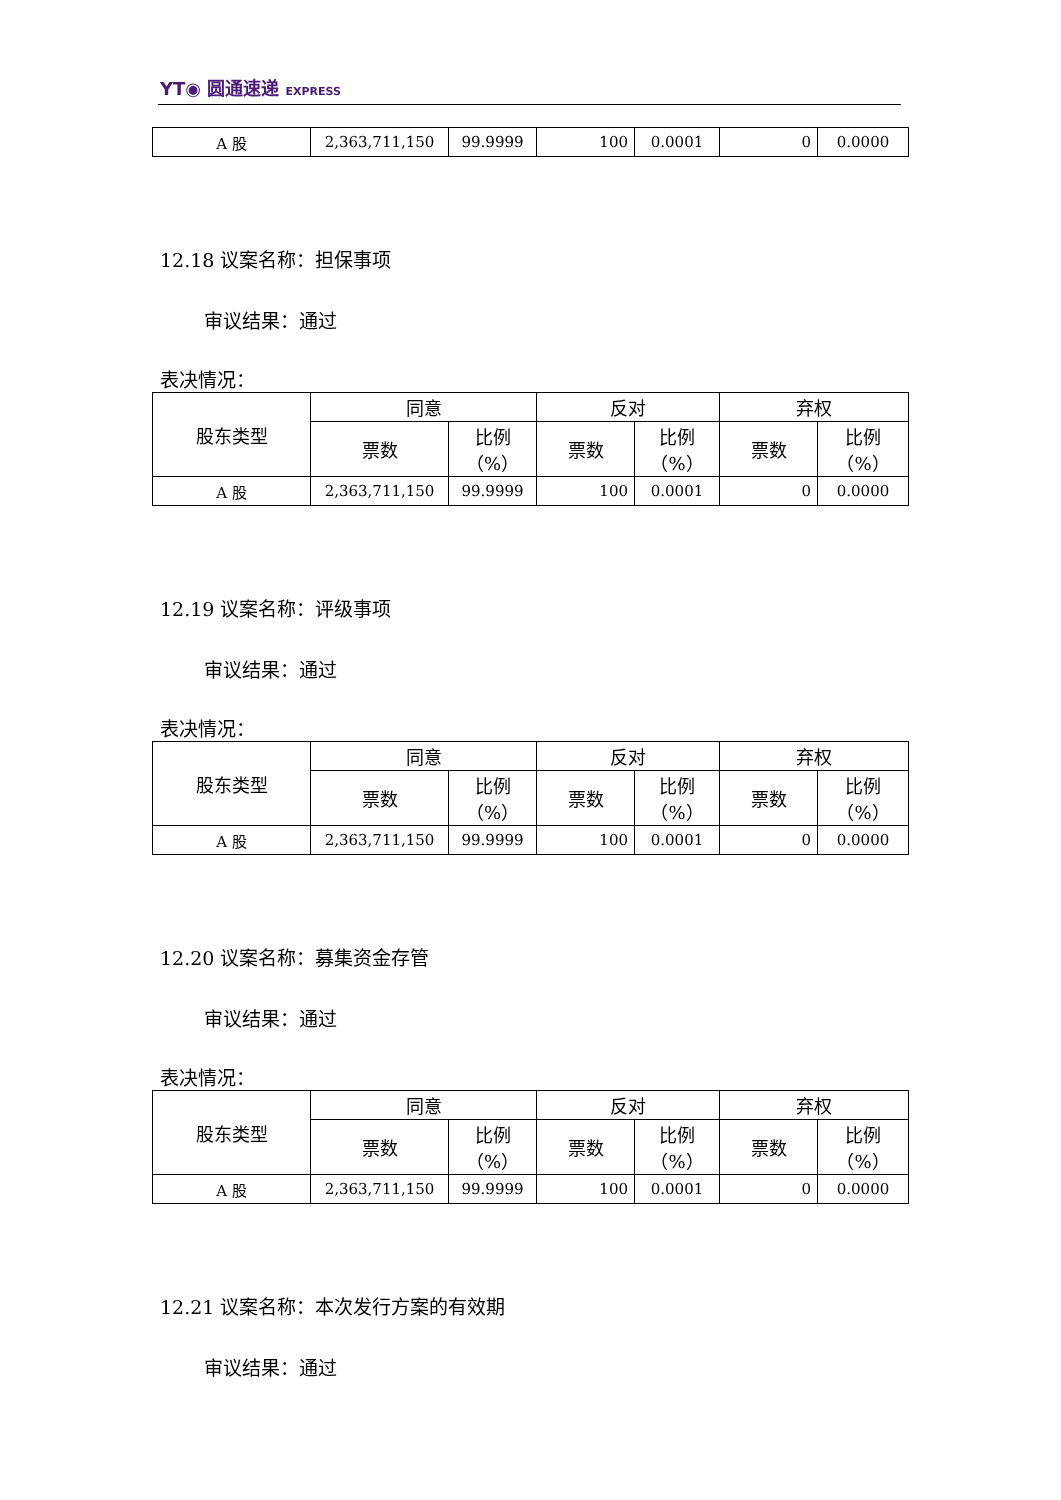YT◉ 圆通速递 EXPRESS
| A 股 | 2,363,711,150 | 99.9999 | 100 | 0.0001 | 0 | 0.0000 |
12.18 议案名称：担保事项
审议结果：通过
表决情况：
| 股东类型 | 同意 | | 反对 | | 弃权 | |
| --- | --- | --- | --- | --- | --- | --- |
| | 票数 | 比例 （%） | 票数 | 比例 （%） | 票数 | 比例 （%） |
| A 股 | 2,363,711,150 | 99.9999 | 100 | 0.0001 | 0 | 0.0000 |
12.19 议案名称：评级事项
审议结果：通过
表决情况：
| 股东类型 | 同意 | | 反对 | | 弃权 | |
| --- | --- | --- | --- | --- | --- | --- |
| | 票数 | 比例 （%） | 票数 | 比例 （%） | 票数 | 比例 （%） |
| A 股 | 2,363,711,150 | 99.9999 | 100 | 0.0001 | 0 | 0.0000 |
12.20 议案名称：募集资金存管
审议结果：通过
表决情况：
| 股东类型 | 同意 | | 反对 | | 弃权 | |
| --- | --- | --- | --- | --- | --- | --- |
| | 票数 | 比例 （%） | 票数 | 比例 （%） | 票数 | 比例 （%） |
| A 股 | 2,363,711,150 | 99.9999 | 100 | 0.0001 | 0 | 0.0000 |
12.21 议案名称：本次发行方案的有效期
审议结果：通过